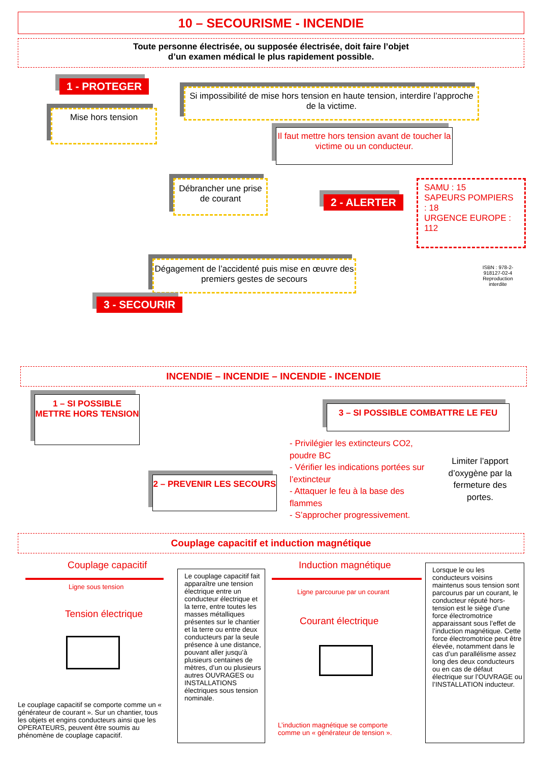10 – SECOURISME - INCENDIE
Toute personne électrisée, ou supposée électrisée, doit faire l’objet
d’un examen médical le plus rapidement possible.
1 - PROTEGER
Mise hors tension
Si impossibilité de mise hors tension en haute tension, interdire l’approche de la victime.
Il faut mettre hors tension avant de toucher la victime ou un conducteur.
Débrancher une prise de courant
2 - ALERTER
SAMU : 15
SAPEURS POMPIERS : 18
URGENCE EUROPE : 112
Dégagement de l’accidenté puis mise en œuvre des premiers gestes de secours
3 - SECOURIR
ISBN : 978-2-918127-02-4 Reproduction interdite
INCENDIE – INCENDIE – INCENDIE - INCENDIE
1 – SI POSSIBLE METTRE HORS TENSION
2 – PREVENIR LES SECOURS
3 – SI POSSIBLE COMBATTRE LE FEU
- Privilégier les extincteurs CO2, poudre BC
- Vérifier les indications portées sur l’extincteur
- Attaquer le feu à la base des flammes
- S’approcher progressivement.
Limiter l’apport d’oxygène par la fermeture des portes.
Couplage capacitif et induction magnétique
Couplage capacitif
Ligne sous tension
Tension électrique
Le couplage capacitif se comporte comme un « générateur de courant ». Sur un chantier, tous les objets et engins conducteurs ainsi que les OPERATEURS, peuvent être soumis au phénomène de couplage capacitif.
Le couplage capacitif fait apparaître une tension électrique entre un conducteur électrique et la terre, entre toutes les masses métalliques présentes sur le chantier et la terre ou entre deux conducteurs par la seule présence à une distance, pouvant aller jusqu’à plusieurs centaines de mètres, d’un ou plusieurs autres OUVRAGES ou INSTALLATIONS électriques sous tension nominale.
Induction magnétique
Ligne parcourue par un courant
Courant électrique
L’induction magnétique se comporte comme un « générateur de tension ».
Lorsque le ou les conducteurs voisins maintenus sous tension sont parcourus par un courant, le conducteur réputé hors-tension est le siège d’une force électromotrice apparaissant sous l’effet de l’induction magnétique. Cette force électromotrice peut être élevée, notamment dans le cas d’un parallélisme assez long des deux conducteurs ou en cas de défaut électrique sur l’OUVRAGE ou l’INSTALLATION inducteur.